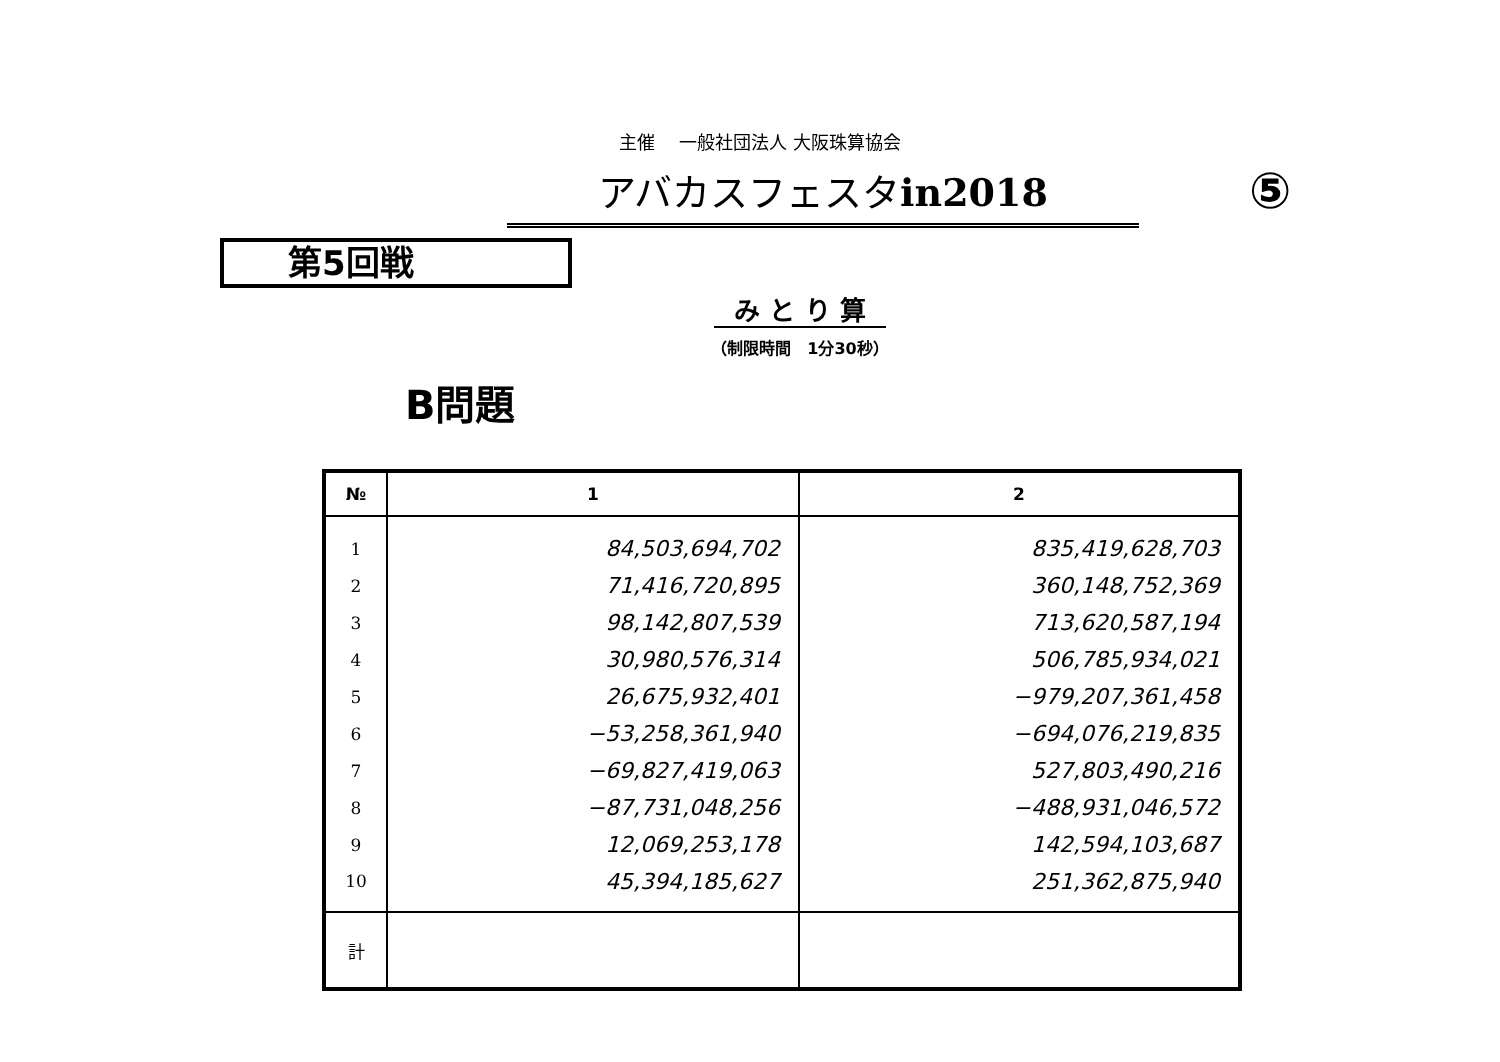主催　 一般社団法人 大阪珠算協会
アバカスフェスタin2018
⑤
第5回戦
み と り 算
（制限時間　1分30秒）
B問題
| № | 1 | 2 |
| --- | --- | --- |
| 1 | 84,503,694,702 | 835,419,628,703 |
| 2 | 71,416,720,895 | 360,148,752,369 |
| 3 | 98,142,807,539 | 713,620,587,194 |
| 4 | 30,980,576,314 | 506,785,934,021 |
| 5 | 26,675,932,401 | −979,207,361,458 |
| 6 | −53,258,361,940 | −694,076,219,835 |
| 7 | −69,827,419,063 | 527,803,490,216 |
| 8 | −87,731,048,256 | −488,931,046,572 |
| 9 | 12,069,253,178 | 142,594,103,687 |
| 10 | 45,394,185,627 | 251,362,875,940 |
| 計 | | |